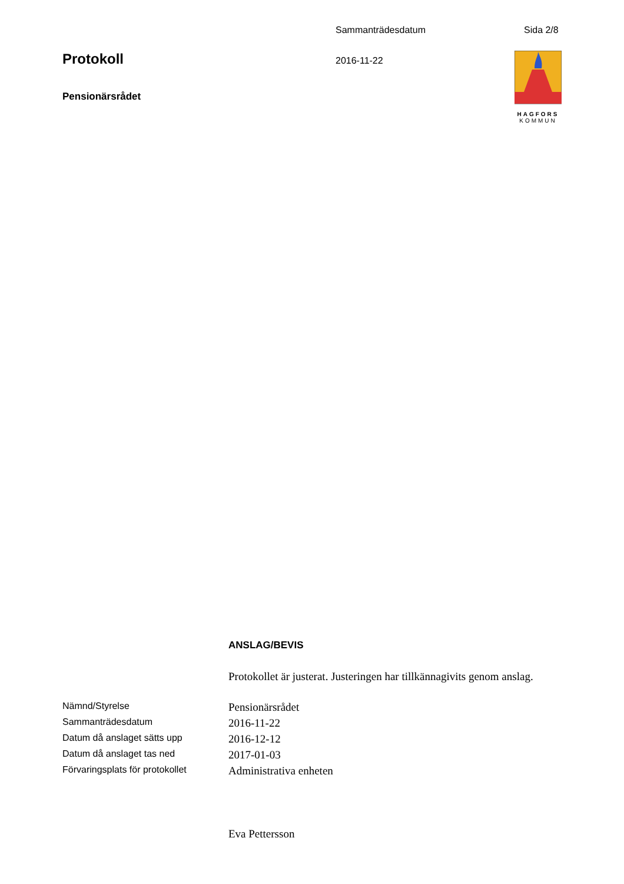Sammanträdesdatum Sida 2/8
Protokoll
Pensionärsrådet
2016-11-22
HAGFORS
KOMMUN
ANSLAG/BEVIS
Protokollet är justerat. Justeringen har tillkännagivits genom anslag.
| Nämnd/Styrelse | Pensionärsrådet |
| Sammanträdesdatum | 2016-11-22 |
| Datum då anslaget sätts upp | 2016-12-12 |
| Datum då anslaget tas ned | 2017-01-03 |
| Förvaringsplats för protokollet | Administrativa enheten |
Eva Pettersson